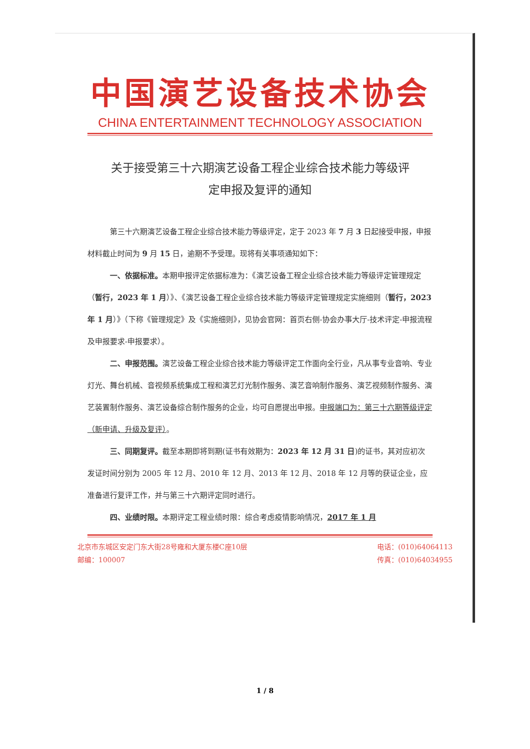中国演艺设备技术协会
CHINA ENTERTAINMENT TECHNOLOGY ASSOCIATION
关于接受第三十六期演艺设备工程企业综合技术能力等级评
定申报及复评的通知
第三十六期演艺设备工程企业综合技术能力等级评定，定于 2023 年 7 月 3 日起接受申报，申报材料截止时间为 9 月 15 日，逾期不予受理。现将有关事项通知如下：
一、依据标准。本期申报评定依据标准为：《演艺设备工程企业综合技术能力等级评定管理规定（暂行，2023 年 1 月）》、《演艺设备工程企业综合技术能力等级评定管理规定实施细则（暂行，2023 年 1 月）》（下称《管理规定》及《实施细则》，见协会官网：首页右侧-协会办事大厅-技术评定-申报流程及申报要求-申报要求）。
二、申报范围。演艺设备工程企业综合技术能力等级评定工作面向全行业，凡从事专业音响、专业灯光、舞台机械、音视频系统集成工程和演艺灯光制作服务、演艺音响制作服务、演艺视频制作服务、演艺装置制作服务、演艺设备综合制作服务的企业，均可自愿提出申报。申报端口为：第三十六期等级评定（新申请、升级及复评）。
三、同期复评。截至本期即将到期(证书有效期为：2023 年 12 月 31 日)的证书，其对应初次发证时间分别为 2005 年 12 月、2010 年 12 月、2013 年 12 月、2018 年 12 月等的获证企业，应准备进行复评工作，并与第三十六期评定同时进行。
四、业绩时限。本期评定工程业绩时限：综合考虑疫情影响情况，2017 年 1 月
北京市东城区安定门东大街28号雍和大厦东楼C座10层
邮编：100007
电话：(010)64064113
传真：(010)64034955
1 / 8